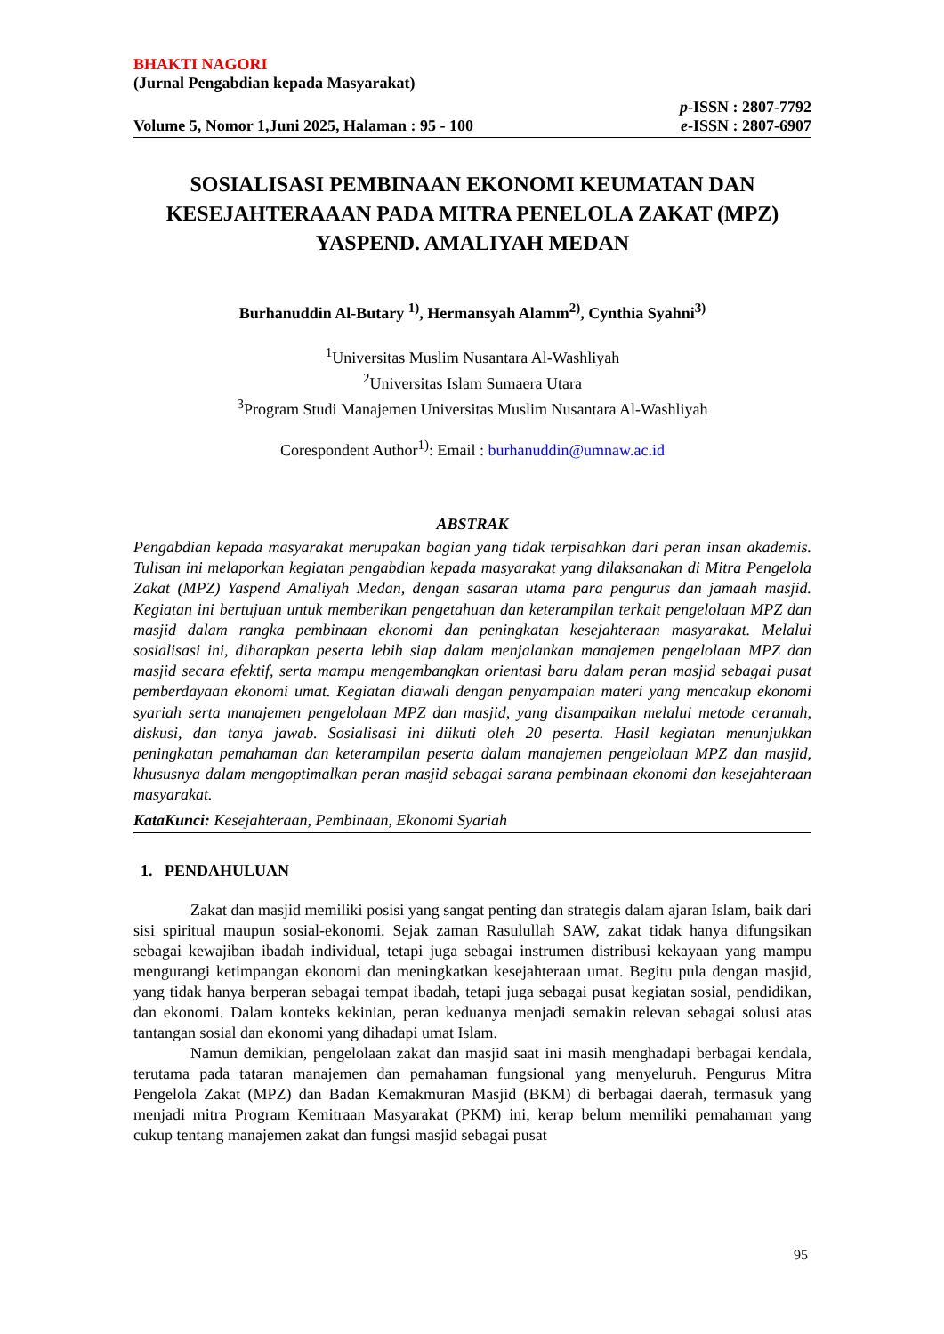BHAKTI NAGORI
(Jurnal Pengabdian kepada Masyarakat)
Volume 5, Nomor 1,Juni 2025, Halaman : 95 - 100
p-ISSN : 2807-7792
e-ISSN : 2807-6907
SOSIALISASI PEMBINAAN EKONOMI KEUMATAN DAN KESEJAHTERAAAN PADA MITRA PENELOLA ZAKAT (MPZ) YASPEND. AMALIYAH MEDAN
Burhanuddin Al-Butary <sup>1)</sup>, Hermansyah Alamm<sup>2)</sup>, Cynthia Syahni<sup>3)</sup>
<sup>1</sup> Universitas Muslim Nusantara Al-Washliyah
<sup>2</sup> Universitas Islam Sumaera Utara
<sup>3</sup> Program Studi Manajemen Universitas Muslim Nusantara Al-Washliyah
Corespondent Author<sup>1)</sup>: Email : burhanuddin@umnaw.ac.id
ABSTRAK
Pengabdian kepada masyarakat merupakan bagian yang tidak terpisahkan dari peran insan akademis. Tulisan ini melaporkan kegiatan pengabdian kepada masyarakat yang dilaksanakan di Mitra Pengelola Zakat (MPZ) Yaspend Amaliyah Medan, dengan sasaran utama para pengurus dan jamaah masjid. Kegiatan ini bertujuan untuk memberikan pengetahuan dan keterampilan terkait pengelolaan MPZ dan masjid dalam rangka pembinaan ekonomi dan peningkatan kesejahteraan masyarakat. Melalui sosialisasi ini, diharapkan peserta lebih siap dalam menjalankan manajemen pengelolaan MPZ dan masjid secara efektif, serta mampu mengembangkan orientasi baru dalam peran masjid sebagai pusat pemberdayaan ekonomi umat. Kegiatan diawali dengan penyampaian materi yang mencakup ekonomi syariah serta manajemen pengelolaan MPZ dan masjid, yang disampaikan melalui metode ceramah, diskusi, dan tanya jawab. Sosialisasi ini diikuti oleh 20 peserta. Hasil kegiatan menunjukkan peningkatan pemahaman dan keterampilan peserta dalam manajemen pengelolaan MPZ dan masjid, khususnya dalam mengoptimalkan peran masjid sebagai sarana pembinaan ekonomi dan kesejahteraan masyarakat.
KataKunci: Kesejahteraan, Pembinaan, Ekonomi Syariah
1. PENDAHULUAN
Zakat dan masjid memiliki posisi yang sangat penting dan strategis dalam ajaran Islam, baik dari sisi spiritual maupun sosial-ekonomi. Sejak zaman Rasulullah SAW, zakat tidak hanya difungsikan sebagai kewajiban ibadah individual, tetapi juga sebagai instrumen distribusi kekayaan yang mampu mengurangi ketimpangan ekonomi dan meningkatkan kesejahteraan umat. Begitu pula dengan masjid, yang tidak hanya berperan sebagai tempat ibadah, tetapi juga sebagai pusat kegiatan sosial, pendidikan, dan ekonomi. Dalam konteks kekinian, peran keduanya menjadi semakin relevan sebagai solusi atas tantangan sosial dan ekonomi yang dihadapi umat Islam.
Namun demikian, pengelolaan zakat dan masjid saat ini masih menghadapi berbagai kendala, terutama pada tataran manajemen dan pemahaman fungsional yang menyeluruh. Pengurus Mitra Pengelola Zakat (MPZ) dan Badan Kemakmuran Masjid (BKM) di berbagai daerah, termasuk yang menjadi mitra Program Kemitraan Masyarakat (PKM) ini, kerap belum memiliki pemahaman yang cukup tentang manajemen zakat dan fungsi masjid sebagai pusat
95